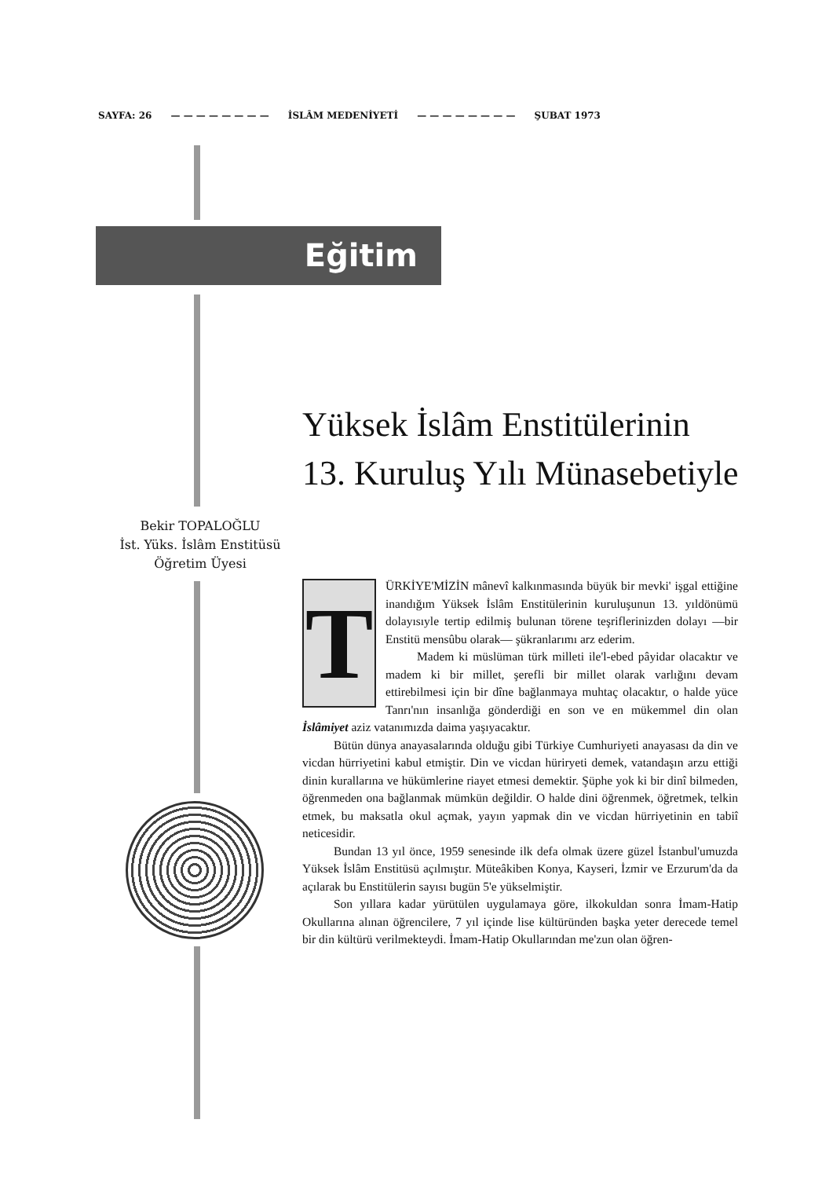SAYFA: 26 — — — — — — — — İSLÂM MEDENİYETİ — — — — — — — — ŞUBAT 1973
Eğitim
Yüksek İslâm Enstitülerinin
13. Kuruluş Yılı Münasebetiyle
Bekir TOPALOĞLU
İst. Yüks. İslâm Enstitüsü
Öğretim Üyesi
T
ÜRKİYE'MİZİN mânevî kalkınmasında büyük bir mevki' işgal ettiğine inandığım Yüksek İslâm Enstitülerinin kuruluşunun 13. yıldönümü dolayısıyle tertip edilmiş bulunan törene teşriflerinizden dolayı —bir Enstitü mensûbu olarak— şükranlarımı arz ederim.
Madem ki müslüman türk milleti ile'l-ebed pâyidar olacaktır ve madem ki bir millet, şerefli bir millet olarak varlığını devam ettirebilmesi için bir dîne bağlanmaya muhtaç olacaktır, o halde yüce Tanrı'nın insanlığa gönderdiği en son ve en mükemmel din olan İslâmiyet aziz vatanımızda daima yaşıyacaktır.
Bütün dünya anayasalarında olduğu gibi Türkiye Cumhuriyeti anayasası da din ve vicdan hürriyetini kabul etmiştir. Din ve vicdan hüriryeti demek, vatandaşın arzu ettiği dinin kurallarına ve hükümlerine riayet etmesi demektir. Şüphe yok ki bir dinî bilmeden, öğrenmeden ona bağlanmak mümkün değildir. O halde dini öğrenmek, öğretmek, telkin etmek, bu maksatla okul açmak, yayın yapmak din ve vicdan hürriyetinin en tabiî neticesidir.
Bundan 13 yıl önce, 1959 senesinde ilk defa olmak üzere güzel İstanbul'umuzda Yüksek İslâm Enstitüsü açılmıştır. Müteâkiben Konya, Kayseri, İzmir ve Erzurum'da da açılarak bu Enstitülerin sayısı bugün 5'e yükselmiştir.
Son yıllara kadar yürütülen uygulamaya göre, ilkokuldan sonra İmam-Hatip Okullarına alınan öğrencilere, 7 yıl içinde lise kültüründen başka yeter derecede temel bir din kültürü verilmekteydi. İmam-Hatip Okullarından me'zun olan öğren-